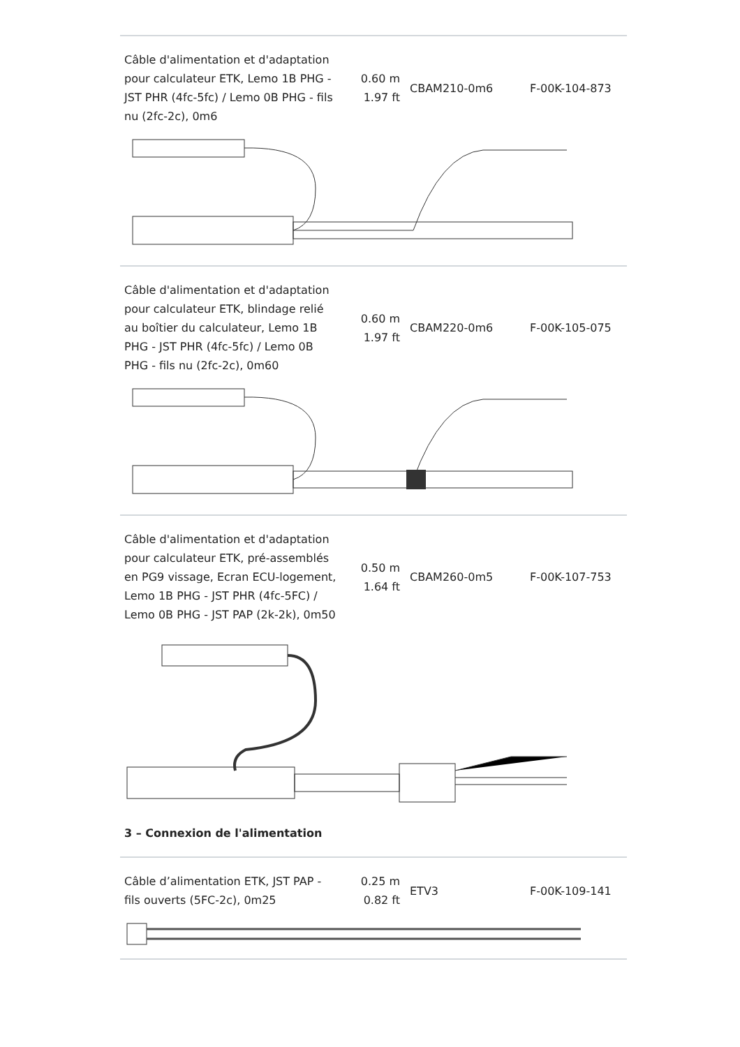| Câble d'alimentation et d'adaptation pour calculateur ETK, Lemo 1B PHG - JST PHR (4fc-5fc) / Lemo 0B PHG - fils nu (2fc-2c), 0m6 | 0.60 m 1.97 ft | CBAM210-0m6 | F-00K-104-873 |
| Câble d'alimentation et d'adaptation pour calculateur ETK, blindage relié au boîtier du calculateur, Lemo 1B PHG - JST PHR (4fc-5fc) / Lemo 0B PHG - fils nu (2fc-2c), 0m60 | 0.60 m 1.97 ft | CBAM220-0m6 | F-00K-105-075 |
| Câble d'alimentation et d'adaptation pour calculateur ETK, pré-assemblés en PG9 vissage, Ecran ECU-logement, Lemo 1B PHG - JST PHR (4fc-5FC) / Lemo 0B PHG - JST PAP (2k-2k), 0m50 | 0.50 m 1.64 ft | CBAM260-0m5 | F-00K-107-753 |
3 – Connexion de l'alimentation
| Câble d’alimentation ETK, JST PAP - fils ouverts (5FC-2c), 0m25 | 0.25 m 0.82 ft | ETV3 | F-00K-109-141 |